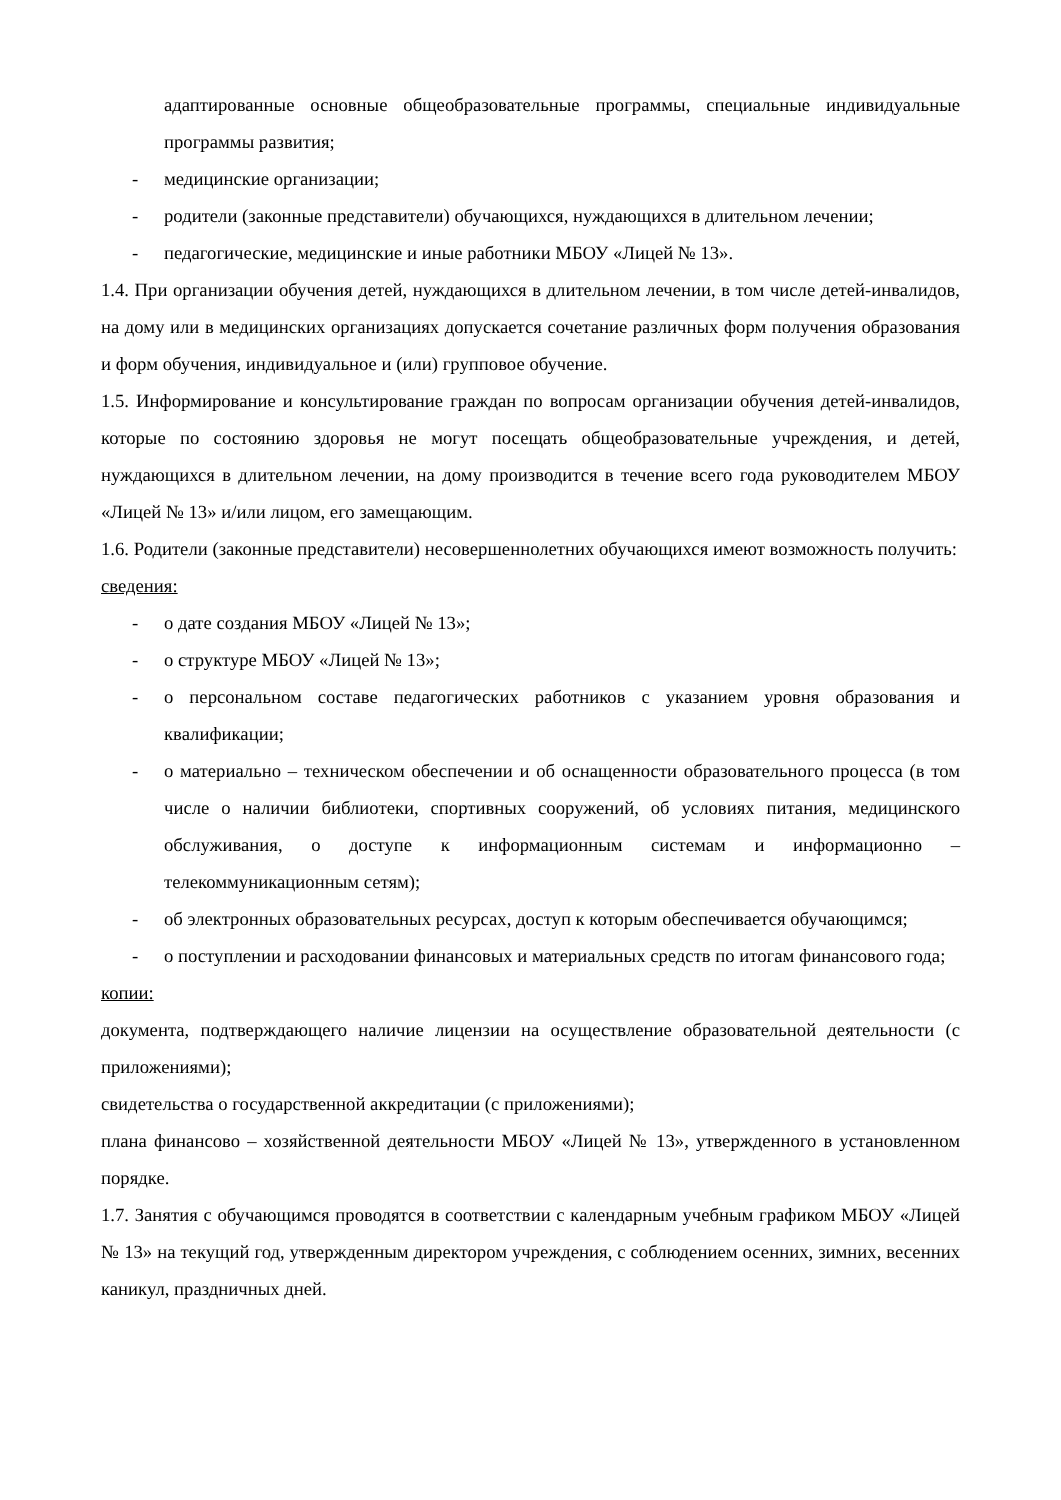адаптированные основные общеобразовательные программы, специальные индивидуальные программы развития;
- медицинские организации;
- родители (законные представители) обучающихся, нуждающихся в длительном лечении;
- педагогические, медицинские и иные работники МБОУ «Лицей № 13».
1.4. При организации обучения детей, нуждающихся в длительном лечении, в том числе детей-инвалидов, на дому или в медицинских организациях допускается сочетание различных форм получения образования и форм обучения, индивидуальное и (или) групповое обучение.
1.5. Информирование и консультирование граждан по вопросам организации обучения детей-инвалидов, которые по состоянию здоровья не могут посещать общеобразовательные учреждения, и детей, нуждающихся в длительном лечении, на дому производится в течение всего года руководителем МБОУ «Лицей № 13» и/или лицом, его замещающим.
1.6. Родители (законные представители) несовершеннолетних обучающихся имеют возможность получить:
сведения:
- о дате создания МБОУ «Лицей № 13»;
- о структуре МБОУ «Лицей № 13»;
- о персональном составе педагогических работников с указанием уровня образования и квалификации;
- о материально – техническом обеспечении и об оснащенности образовательного процесса (в том числе о наличии библиотеки, спортивных сооружений, об условиях питания, медицинского обслуживания, о доступе к информационным системам и информационно – телекоммуникационным сетям);
- об электронных образовательных ресурсах, доступ к которым обеспечивается обучающимся;
- о поступлении и расходовании финансовых и материальных средств по итогам финансового года;
копии:
документа, подтверждающего наличие лицензии на осуществление образовательной деятельности (с приложениями);
свидетельства о государственной аккредитации (с приложениями);
плана финансово – хозяйственной деятельности МБОУ «Лицей № 13», утвержденного в установленном порядке.
1.7. Занятия с обучающимся проводятся в соответствии с календарным учебным графиком МБОУ «Лицей № 13» на текущий год, утвержденным директором учреждения, с соблюдением осенних, зимних, весенних каникул, праздничных дней.